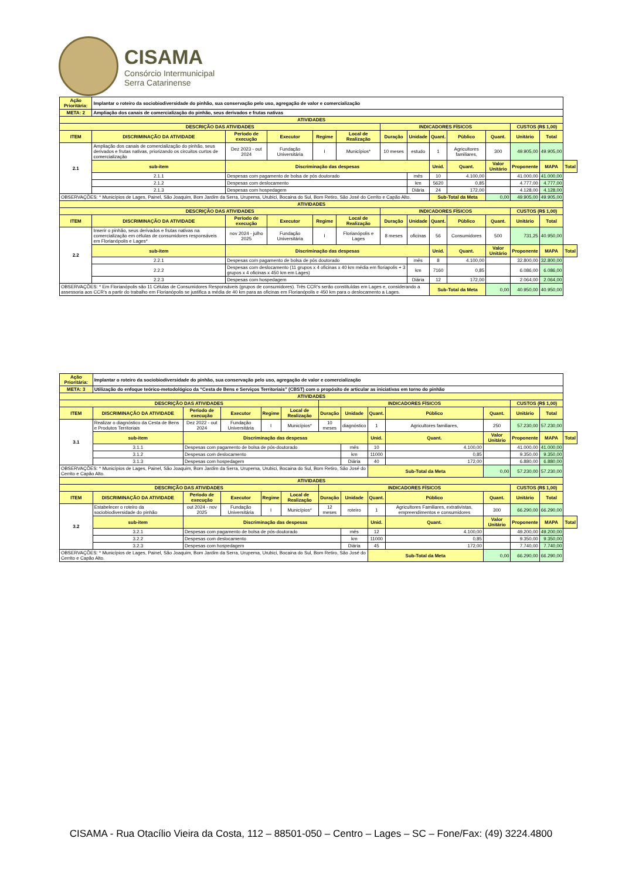CISAMA
Consórcio Intermunicipal
Serra Catarinense
| Ação Prioritária: | Implantar o roteiro da sociobiodiversidade do pinhão, sua conservação pelo uso, agregação de valor e comercialização | | | | | | | | | | | | | |
| META: 2 | Ampliação dos canais de comercialização do pinhão, seus derivados e frutas nativas | | | | | | | | | | | | | |
| ATIVIDADES | | | | | | | | | | | | | | |
| DESCRIÇÃO DAS ATIVIDADES | | | | | | | INDICADORES FÍSICOS | | | | | CUSTOS (R$ 1,00) | | |
| ITEM | DISCRIMINAÇÃO DA ATIVIDADE | | Período de execução | Executor | Regime | Local de Realização | Duração | Unidade | Quant. | Público | Quant. | Unitário | Total | |
| 2.1 | Ampliação dos canais de comercialização do pinhão, seus derivados e frutas nativas, priorizando os circuitos curtos de comercialização | | Dez 2023 - out 2024 | Fundação Universitária | I | Municípios* | 10 meses | estudo | 1 | Agricultores familiares, | 300 | 49.905,00 | 49.905,00 | |
| | sub-item | Discriminação das despesas | | | | | | | Unid. | Quant. | Valor Unitário | Proponente | MAPA | Total |
| | 2.1.1 | Despesas com pagamento de bolsa de pós doutorado | | | | | | mês | 10 | 4.100,00 | | 41.000,00 | 41.000,00 | |
| | 2.1.2 | Despesas com deslocamento | | | | | | km | 5620 | 0,85 | | 4.777,00 | 4.777,00 | |
| | 2.1.3 | Despesas com hospedagem | | | | | | Diária | 24 | 172,00 | | 4.128,00 | 4.128,00 | |
| OBSERVAÇÕES: * Municípios de Lages, Painel, São Joaquim, Bom Jardim da Serra, Urupema, Urubici, Bocaina do Sul, Bom Retiro, São José do Cerrito e Capão Alto. | | | | | | | | | Sub-Total da Meta | | 0,00 | 49.905,00 | 49.905,00 | |
| ATIVIDADES | | | | | | | | | | | | | | |
| DESCRIÇÃO DAS ATIVIDADES | | | | | | | INDICADORES FÍSICOS | | | | | CUSTOS (R$ 1,00) | | |
| ITEM | DISCRIMINAÇÃO DA ATIVIDADE | | Período de execução | Executor | Regime | Local de Realização | Duração | Unidade | Quant. | Público | Quant. | Unitário | Total | |
| 2.2 | Inserir o pinhão, seus derivados e frutas nativas na comercialização em células de consumidores responsáveis em Florianópolis e Lages* | | nov 2024 - julho 2025 | Fundação Universitária | I | Florianópolis e Lages | 8 meses | oficinas | 56 | Consumidores | 500 | 731,25 | 40.950,00 | |
| | sub-item | Discriminação das despesas | | | | | | | Unid. | Quant. | Valor Unitário | Proponente | MAPA | Total |
| | 2.2.1 | Despesas com pagamento de bolsa de pós doutorado | | | | | | mês | 8 | 4.100,00 | | 32.800,00 | 32.800,00 | |
| | 2.2.2 | Despesas com deslocamento (11 grupos x 4 oficinas x 40 km média em floriapolis + 3 grupos x 4 oficinas x 450 km em Lages) | | | | | | km | 7160 | 0,85 | | 6.086,00 | 6.086,00 | |
| | 2.2.3 | Despesas com hospedagem | | | | | | Diária | 12 | 172,00 | | 2.064,00 | 2.064,00 | |
| OBSERVAÇÕES: * Em Florianópolis são 11 Células de Consumidores Responsáveis (grupos de consumidores). Três CCR's serão constituídas em Lages e, considerando a assessoria aos CCR's a partir do trabalho em Florianópolis se justifica a média de 40 km para as oficinas em Florianópolis e 450 km para o deslocamento a Lages. | | | | | | | | | Sub-Total da Meta | | 0,00 | 40.950,00 | 40.950,00 | |
| Ação Prioritária: | Implantar o roteiro da sociobiodiversidade do pinhão, sua conservação pelo uso, agregação de valor e comercialização | | | | | | | | | | | | | |
| META: 3 | Utilização do enfoque teórico-metodológico da “Cesta de Bens e Serviços Territoriais” (CBST) com o propósito de articular as iniciativas em torno do pinhão | | | | | | | | | | | | | |
| ATIVIDADES | | | | | | | | | | | | | | |
| DESCRIÇÃO DAS ATIVIDADES | | | | | | | INDICADORES FÍSICOS | | | | | CUSTOS (R$ 1,00) | | |
| ITEM | DISCRIMINAÇÃO DA ATIVIDADE | | Período de execução | Executor | Regime | Local de Realização | Duração | Unidade | Quant. | Público | Quant. | Unitário | Total | |
| 3.1 | Realizar o diagnóstico da Cesta de Bens e Produtos Territoriais | | Dez 2022 - out 2024 | Fundação Universitária | I | Municípios* | 10 meses | diagnóstico | 1 | Agricultores familiares, | 250 | 57.230,00 | 57.230,00 | |
| | sub-item | Discriminação das despesas | | | | | | | Unid. | Quant. | Valor Unitário | Proponente | MAPA | Total |
| | 3.1.1 | Despesas com pagamento de bolsa de pós-doutorado | | | | | | mês | 10 | 4.100,00 | | 41.000,00 | 41.000,00 | |
| | 3.1.2 | Despesas com deslocamento | | | | | | km | 11000 | 0,85 | | 9.350,00 | 9.350,00 | |
| | 3.1.3 | Despesas com hospedagem | | | | | | Diária | 40 | 172,00 | | 6.880,00 | 6.880,00 | |
| OBSERVAÇÕES: * Municípios de Lages, Painel, São Joaquim, Bom Jardim da Serra, Urupema, Urubici, Bocaina do Sul, Bom Retiro, São José do Cerrito e Capão Alto. | | | | | | | | | Sub-Total da Meta | | 0,00 | 57.230,00 | 57.230,00 | |
| ATIVIDADES | | | | | | | | | | | | | | |
| DESCRIÇÃO DAS ATIVIDADES | | | | | | | INDICADORES FÍSICOS | | | | | CUSTOS (R$ 1,00) | | |
| ITEM | DISCRIMINAÇÃO DA ATIVIDADE | | Período de execução | Executor | Regime | Local de Realização | Duração | Unidade | Quant. | Público | Quant. | Unitário | Total | |
| 3.2 | Estabelecer o roteiro da sociobiodiversidade do pinhão | | out 2024 - nov 2025 | Fundação Universitária | I | Municípios* | 12 meses | roteiro | 1 | Agricultores Familiares, extrativistas, empreendimentos e consumidores | 300 | 66.290,00 | 66.290,00 | |
| | sub-item | Discriminação das despesas | | | | | | | Unid. | Quant. | Valor Unitário | Proponente | MAPA | Total |
| | 3.2.1 | Despesas com pagamento de bolsa de pós-doutorado | | | | | | mês | 12 | 4.100,00 | | 49.200,00 | 49.200,00 | |
| | 3.2.2 | Despesas com deslocamento | | | | | | km | 11000 | 0,85 | | 9.350,00 | 9.350,00 | |
| | 3.2.3 | Despesas com hospedagem | | | | | | Diária | 45 | 172,00 | | 7.740,00 | 7.740,00 | |
| OBSERVAÇÕES: * Municípios de Lages, Painel, São Joaquim, Bom Jardim da Serra, Urupema, Urubici, Bocaina do Sul, Bom Retiro, São José do Cerrito e Capão Alto. | | | | | | | | | Sub-Total da Meta | | 0,00 | 66.290,00 | 66.290,00 | |
CISAMA - Rua Otacílio Vieira da Costa, 112 – 88501-050 – Centro – Lages – SC – Fone/Fax: (49) 3224.4800